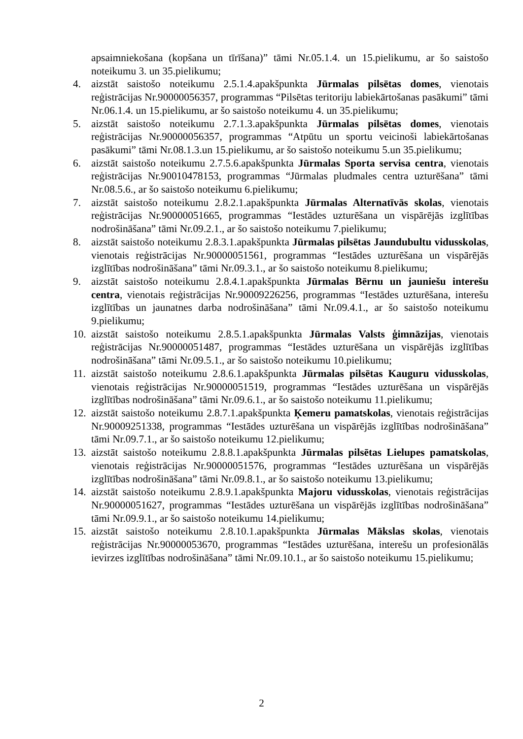apsaimniekošana (kopšana un tīrīšana)” tāmi Nr.05.1.4. un 15.pielikumu, ar šo saistošo noteikumu 3. un 35.pielikumu;
4. aizstāt saistošo noteikumu 2.5.1.4.apakšpunkta Jūrmalas pilsētas domes, vienotais reģistrācijas Nr.90000056357, programmas “Pilsētas teritoriju labiekārtošanas pasākumi” tāmi Nr.06.1.4. un 15.pielikumu, ar šo saistošo noteikumu 4. un 35.pielikumu;
5. aizstāt saistošo noteikumu 2.7.1.3.apakšpunkta Jūrmalas pilsētas domes, vienotais reģistrācijas Nr.90000056357, programmas “Atpūtu un sportu veicinoši labiekārtošanas pasākumi” tāmi Nr.08.1.3.un 15.pielikumu, ar šo saistošo noteikumu 5.un 35.pielikumu;
6. aizstāt saistošo noteikumu 2.7.5.6.apakšpunkta Jūrmalas Sporta servisa centra, vienotais reģistrācijas Nr.90010478153, programmas “Jūrmalas pludmales centra uzturēšana” tāmi Nr.08.5.6., ar šo saistošo noteikumu 6.pielikumu;
7. aizstāt saistošo noteikumu 2.8.2.1.apakšpunkta Jūrmalas Alternatīvās skolas, vienotais reģistrācijas Nr.90000051665, programmas “Iestādes uzturēšana un vispārējās izglītības nodrošināšana” tāmi Nr.09.2.1., ar šo saistošo noteikumu 7.pielikumu;
8. aizstāt saistošo noteikumu 2.8.3.1.apakšpunkta Jūrmalas pilsētas Jaundubultu vidusskolas, vienotais reģistrācijas Nr.90000051561, programmas “Iestādes uzturēšana un vispārējās izglītības nodrošināšana” tāmi Nr.09.3.1., ar šo saistošo noteikumu 8.pielikumu;
9. aizstāt saistošo noteikumu 2.8.4.1.apakšpunkta Jūrmalas Bērnu un jauniešu interešu centra, vienotais reģistrācijas Nr.90009226256, programmas “Iestādes uzturēšana, interešu izglītības un jaunatnes darba nodrošināšana” tāmi Nr.09.4.1., ar šo saistošo noteikumu 9.pielikumu;
10.
aizstāt saistošo noteikumu 2.8.5.1.apakšpunkta Jūrmalas Valsts ģimnāzijas, vienotais reģistrācijas Nr.90000051487, programmas “Iestādes uzturēšana un vispārējās izglītības nodrošināšana” tāmi Nr.09.5.1., ar šo saistošo noteikumu 10.pielikumu;
11.
aizstāt saistošo noteikumu 2.8.6.1.apakšpunkta Jūrmalas pilsētas Kauguru vidusskolas, vienotais reģistrācijas Nr.90000051519, programmas “Iestādes uzturēšana un vispārējās izglītības nodrošināšana” tāmi Nr.09.6.1., ar šo saistošo noteikumu 11.pielikumu;
12.
aizstāt saistošo noteikumu 2.8.7.1.apakšpunkta Ķemeru pamatskolas, vienotais reģistrācijas Nr.90009251338, programmas “Iestādes uzturēšana un vispārējās izglītības nodrošināšana” tāmi Nr.09.7.1., ar šo saistošo noteikumu 12.pielikumu;
13.
aizstāt saistošo noteikumu 2.8.8.1.apakšpunkta Jūrmalas pilsētas Lielupes pamatskolas, vienotais reģistrācijas Nr.90000051576, programmas “Iestādes uzturēšana un vispārējās izglītības nodrošināšana” tāmi Nr.09.8.1., ar šo saistošo noteikumu 13.pielikumu;
14.
aizstāt saistošo noteikumu 2.8.9.1.apakšpunkta Majoru vidusskolas, vienotais reģistrācijas Nr.90000051627, programmas “Iestādes uzturēšana un vispārējās izglītības nodrošināšana” tāmi Nr.09.9.1., ar šo saistošo noteikumu 14.pielikumu;
15.
aizstāt saistošo noteikumu 2.8.10.1.apakšpunkta Jūrmalas Mākslas skolas, vienotais reģistrācijas Nr.90000053670, programmas “Iestādes uzturēšana, interešu un profesionālās ievirzes izglītības nodrošināšana” tāmi Nr.09.10.1., ar šo saistošo noteikumu 15.pielikumu;
2